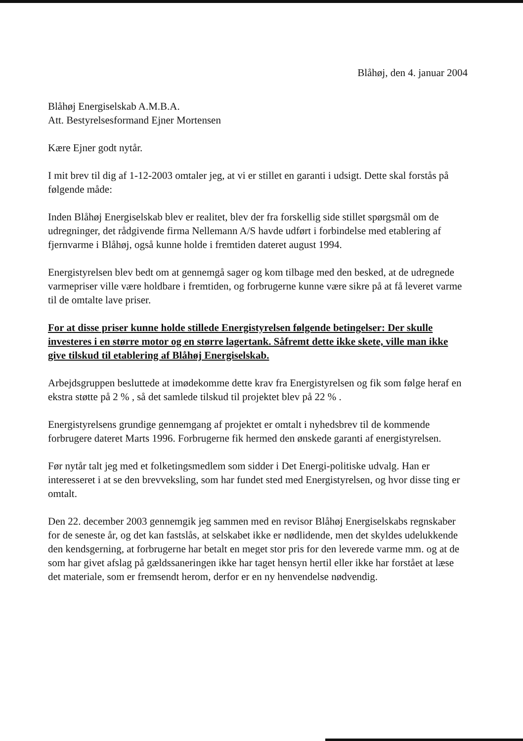Blåhøj, den 4. januar 2004
Blåhøj Energiselskab A.M.B.A.
Att. Bestyrelsesformand Ejner Mortensen
Kære Ejner godt nytår.
I mit brev til dig af 1-12-2003 omtaler jeg, at vi er stillet en garanti i udsigt. Dette skal forstås på følgende måde:
Inden Blåhøj Energiselskab blev er realitet, blev der fra forskellig side stillet spørgsmål om de udregninger, det rådgivende firma Nellemann A/S havde udført i forbindelse med etablering af fjernvarme i Blåhøj, også kunne holde i fremtiden dateret august 1994.
Energistyrelsen blev bedt om at gennemgå sager og kom tilbage med den besked, at de udregnede varmepriser ville være holdbare i fremtiden, og forbrugerne kunne være sikre på at få leveret varme til de omtalte lave priser.
For at disse priser kunne holde stillede Energistyrelsen følgende betingelser: Der skulle investeres i en større motor og en større lagertank. Såfremt dette ikke skete, ville man ikke give tilskud til etablering af Blåhøj Energiselskab.
Arbejdsgruppen besluttede at imødekomme dette krav fra Energistyrelsen og fik som følge heraf en ekstra støtte på 2 % , så det samlede tilskud til projektet blev på 22 % .
Energistyrelsens grundige gennemgang af projektet er omtalt i nyhedsbrev til de kommende forbrugere dateret Marts 1996. Forbrugerne fik hermed den ønskede garanti af energistyrelsen.
Før nytår talt jeg med et folketingsmedlem som sidder i Det Energi-politiske udvalg. Han er interesseret i at se den brevveksling, som har fundet sted med Energistyrelsen, og hvor disse ting er omtalt.
Den 22. december 2003 gennemgik jeg sammen med en revisor Blåhøj Energiselskabs regnskaber for de seneste år, og det kan fastslås, at selskabet ikke er nødlidende, men det skyldes udelukkende den kendsgerning, at forbrugerne har betalt en meget stor pris for den leverede varme mm. og at de som har givet afslag på gældssaneringen ikke har taget hensyn hertil eller ikke har forstået at læse det materiale, som er fremsendt herom, derfor er en ny henvendelse nødvendig.